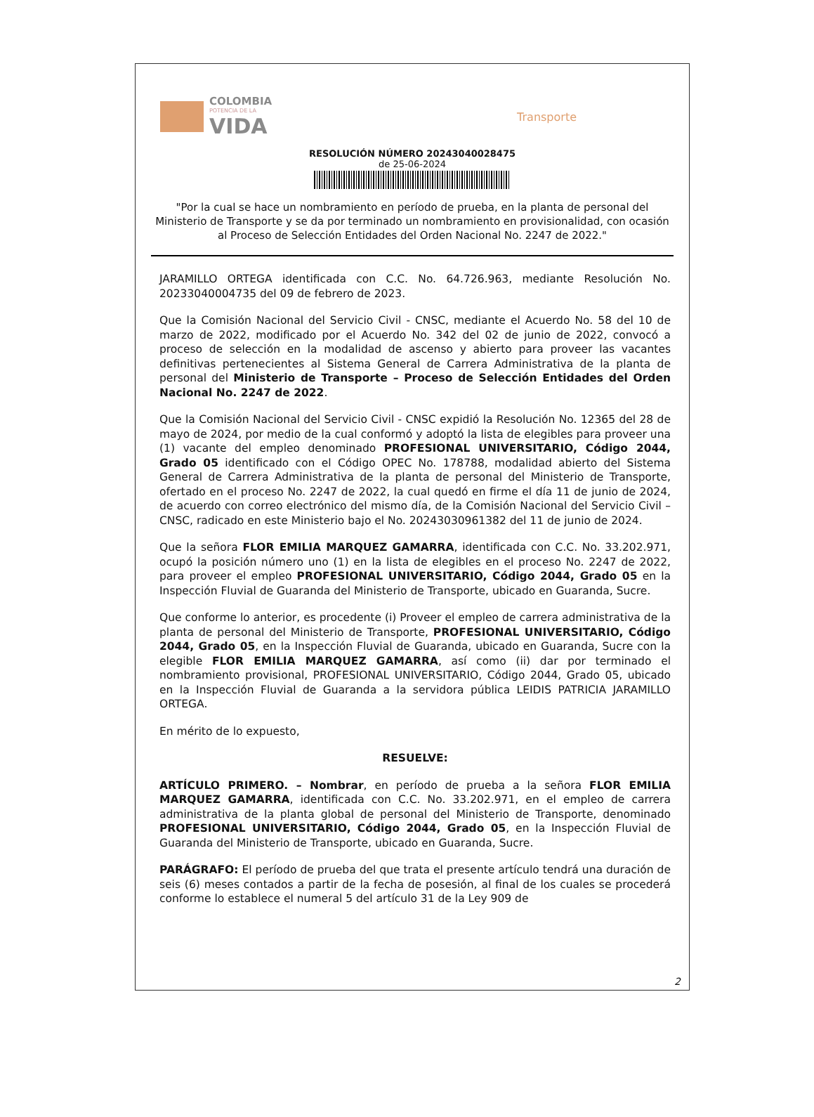COLOMBIA
POTENCIA DE LA
VIDA
Transporte
RESOLUCIÓN NÚMERO 20243040028475
de 25-06-2024
"Por la cual se hace un nombramiento en período de prueba, en la planta de personal del Ministerio de Transporte y se da por terminado un nombramiento en provisionalidad, con ocasión al Proceso de Selección Entidades del Orden Nacional No. 2247 de 2022."
JARAMILLO ORTEGA identificada con C.C. No. 64.726.963, mediante Resolución No. 20233040004735 del 09 de febrero de 2023.
Que la Comisión Nacional del Servicio Civil - CNSC, mediante el Acuerdo No. 58 del 10 de marzo de 2022, modificado por el Acuerdo No. 342 del 02 de junio de 2022, convocó a proceso de selección en la modalidad de ascenso y abierto para proveer las vacantes definitivas pertenecientes al Sistema General de Carrera Administrativa de la planta de personal del Ministerio de Transporte – Proceso de Selección Entidades del Orden Nacional No. 2247 de 2022.
Que la Comisión Nacional del Servicio Civil - CNSC expidió la Resolución No. 12365 del 28 de mayo de 2024, por medio de la cual conformó y adoptó la lista de elegibles para proveer una (1) vacante del empleo denominado PROFESIONAL UNIVERSITARIO, Código 2044, Grado 05 identificado con el Código OPEC No. 178788, modalidad abierto del Sistema General de Carrera Administrativa de la planta de personal del Ministerio de Transporte, ofertado en el proceso No. 2247 de 2022, la cual quedó en firme el día 11 de junio de 2024, de acuerdo con correo electrónico del mismo día, de la Comisión Nacional del Servicio Civil – CNSC, radicado en este Ministerio bajo el No. 20243030961382 del 11 de junio de 2024.
Que la señora FLOR EMILIA MARQUEZ GAMARRA, identificada con C.C. No. 33.202.971, ocupó la posición número uno (1) en la lista de elegibles en el proceso No. 2247 de 2022, para proveer el empleo PROFESIONAL UNIVERSITARIO, Código 2044, Grado 05 en la Inspección Fluvial de Guaranda del Ministerio de Transporte, ubicado en Guaranda, Sucre.
Que conforme lo anterior, es procedente (i) Proveer el empleo de carrera administrativa de la planta de personal del Ministerio de Transporte, PROFESIONAL UNIVERSITARIO, Código 2044, Grado 05, en la Inspección Fluvial de Guaranda, ubicado en Guaranda, Sucre con la elegible FLOR EMILIA MARQUEZ GAMARRA, así como (ii) dar por terminado el nombramiento provisional, PROFESIONAL UNIVERSITARIO, Código 2044, Grado 05, ubicado en la Inspección Fluvial de Guaranda a la servidora pública LEIDIS PATRICIA JARAMILLO ORTEGA.
En mérito de lo expuesto,
RESUELVE:
ARTÍCULO PRIMERO. – Nombrar, en período de prueba a la señora FLOR EMILIA MARQUEZ GAMARRA, identificada con C.C. No. 33.202.971, en el empleo de carrera administrativa de la planta global de personal del Ministerio de Transporte, denominado PROFESIONAL UNIVERSITARIO, Código 2044, Grado 05, en la Inspección Fluvial de Guaranda del Ministerio de Transporte, ubicado en Guaranda, Sucre.
PARÁGRAFO: El período de prueba del que trata el presente artículo tendrá una duración de seis (6) meses contados a partir de la fecha de posesión, al final de los cuales se procederá conforme lo establece el numeral 5 del artículo 31 de la Ley 909 de
2